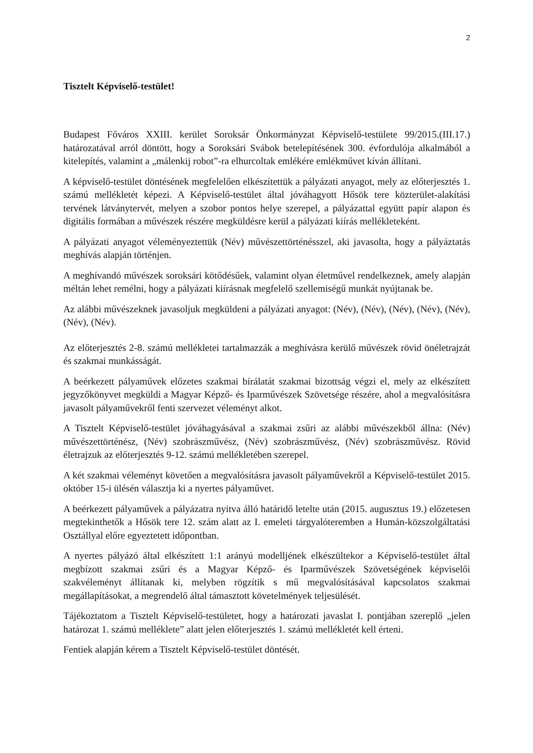2
Tisztelt Képviselő-testület!
Budapest Főváros XXIII. kerület Soroksár Önkormányzat Képviselő-testülete 99/2015.(III.17.) határozatával arról döntött, hogy a Soroksári Svábok betelepítésének 300. évfordulója alkalmából a kitelepítés, valamint a „málenkij robot”-ra elhurcoltak emlékére emlékművet kíván állítani.
A képviselő-testület döntésének megfelelően elkészítettük a pályázati anyagot, mely az előterjesztés 1. számú mellékletét képezi. A Képviselő-testület által jóváhagyott Hősök tere közterület-alakítási tervének látványtervét, melyen a szobor pontos helye szerepel, a pályázattal együtt papír alapon és digitális formában a művészek részére megküldésre kerül a pályázati kiírás mellékleteként.
A pályázati anyagot véleményeztettük (Név) művészettörténésszel, aki javasolta, hogy a pályáztatás meghívás alapján történjen.
A meghívandó művészek soroksári kötődésűek, valamint olyan életművel rendelkeznek, amely alapján méltán lehet remélni, hogy a pályázati kiírásnak megfelelő szellemiségű munkát nyújtanak be.
Az alábbi művészeknek javasoljuk megküldeni a pályázati anyagot: (Név), (Név), (Név), (Név), (Név), (Név), (Név).
Az előterjesztés 2-8. számú mellékletei tartalmazzák a meghívásra kerülő művészek rövid önéletrajzát és szakmai munkásságát.
A beérkezett pályaművek előzetes szakmai bírálatát szakmai bizottság végzi el, mely az elkészített jegyzőkönyvet megküldi a Magyar Képző- és Iparművészek Szövetsége részére, ahol a megvalósításra javasolt pályaművekről fenti szervezet véleményt alkot.
A Tisztelt Képviselő-testület jóváhagyásával a szakmai zsűri az alábbi művészekből állna: (Név) művészettörténész, (Név) szobrászművész, (Név) szobrászművész, (Név) szobrászművész. Rövid életrajzuk az előterjesztés 9-12. számú mellékletében szerepel.
A két szakmai véleményt követően a megvalósításra javasolt pályaművekről a Képviselő-testület 2015. október 15-i ülésén választja ki a nyertes pályaművet.
A beérkezett pályaművek a pályázatra nyitva álló határidő letelte után (2015. augusztus 19.) előzetesen megtekinthetők a Hősök tere 12. szám alatt az I. emeleti tárgyalóteremben a Humán-közszolgáltatási Osztállyal előre egyeztetett időpontban.
A nyertes pályázó által elkészített 1:1 arányú modelljének elkészültekor a Képviselő-testület által megbízott szakmai zsűri és a Magyar Képző- és Iparművészek Szövetségének képviselői szakvéleményt állítanak ki, melyben rögzítik s mű megvalósításával kapcsolatos szakmai megállapításokat, a megrendelő által támasztott követelmények teljesülését.
Tájékoztatom a Tisztelt Képviselő-testületet, hogy a határozati javaslat I. pontjában szereplő „jelen határozat 1. számú melléklete” alatt jelen előterjesztés 1. számú mellékletét kell érteni.
Fentiek alapján kérem a Tisztelt Képviselő-testület döntését.